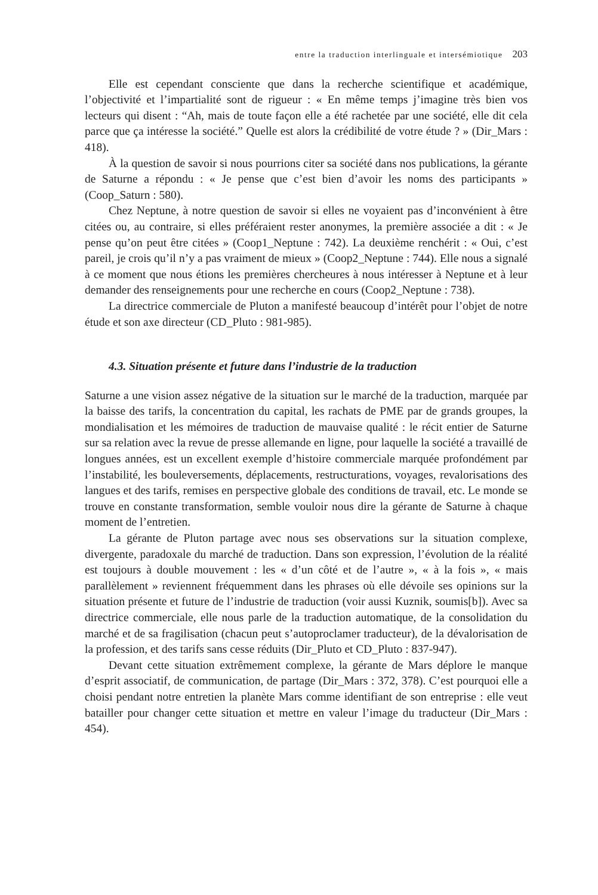entre la traduction interlinguale et intersémiotique 203
Elle est cependant consciente que dans la recherche scientifique et académique, l’objectivité et l’impartialité sont de rigueur : « En même temps j’imagine très bien vos lecteurs qui disent : “Ah, mais de toute façon elle a été rachetée par une société, elle dit cela parce que ça intéresse la société.” Quelle est alors la crédibilité de votre étude ? » (Dir_Mars : 418).
À la question de savoir si nous pourrions citer sa société dans nos publications, la gérante de Saturne a répondu : « Je pense que c’est bien d’avoir les noms des participants » (Coop_Saturn : 580).
Chez Neptune, à notre question de savoir si elles ne voyaient pas d’inconvénient à être citées ou, au contraire, si elles préféraient rester anonymes, la première associée a dit : « Je pense qu’on peut être citées » (Coop1_Neptune : 742). La deuxième renchérit : « Oui, c’est pareil, je crois qu’il n’y a pas vraiment de mieux » (Coop2_Neptune : 744). Elle nous a signalé à ce moment que nous étions les premières chercheures à nous intéresser à Neptune et à leur demander des renseignements pour une recherche en cours (Coop2_Neptune : 738).
La directrice commerciale de Pluton a manifesté beaucoup d’intérêt pour l’objet de notre étude et son axe directeur (CD_Pluto : 981-985).
4.3. Situation présente et future dans l’industrie de la traduction
Saturne a une vision assez négative de la situation sur le marché de la traduction, marquée par la baisse des tarifs, la concentration du capital, les rachats de PME par de grands groupes, la mondialisation et les mémoires de traduction de mauvaise qualité : le récit entier de Saturne sur sa relation avec la revue de presse allemande en ligne, pour laquelle la société a travaillé de longues années, est un excellent exemple d’histoire commerciale marquée profondément par l’instabilité, les bouleversements, déplacements, restructurations, voyages, revalorisations des langues et des tarifs, remises en perspective globale des conditions de travail, etc. Le monde se trouve en constante transformation, semble vouloir nous dire la gérante de Saturne à chaque moment de l’entretien.
La gérante de Pluton partage avec nous ses observations sur la situation complexe, divergente, paradoxale du marché de traduction. Dans son expression, l’évolution de la réalité est toujours à double mouvement : les « d’un côté et de l’autre », « à la fois », « mais parallèlement » reviennent fréquemment dans les phrases où elle dévoile ses opinions sur la situation présente et future de l’industrie de traduction (voir aussi Kuznik, soumis[b]). Avec sa directrice commerciale, elle nous parle de la traduction automatique, de la consolidation du marché et de sa fragilisation (chacun peut s’autoproclamer traducteur), de la dévalorisation de la profession, et des tarifs sans cesse réduits (Dir_Pluto et CD_Pluto : 837-947).
Devant cette situation extrêmement complexe, la gérante de Mars déplore le manque d’esprit associatif, de communication, de partage (Dir_Mars : 372, 378). C’est pourquoi elle a choisi pendant notre entretien la planète Mars comme identifiant de son entreprise : elle veut batailler pour changer cette situation et mettre en valeur l’image du traducteur (Dir_Mars : 454).